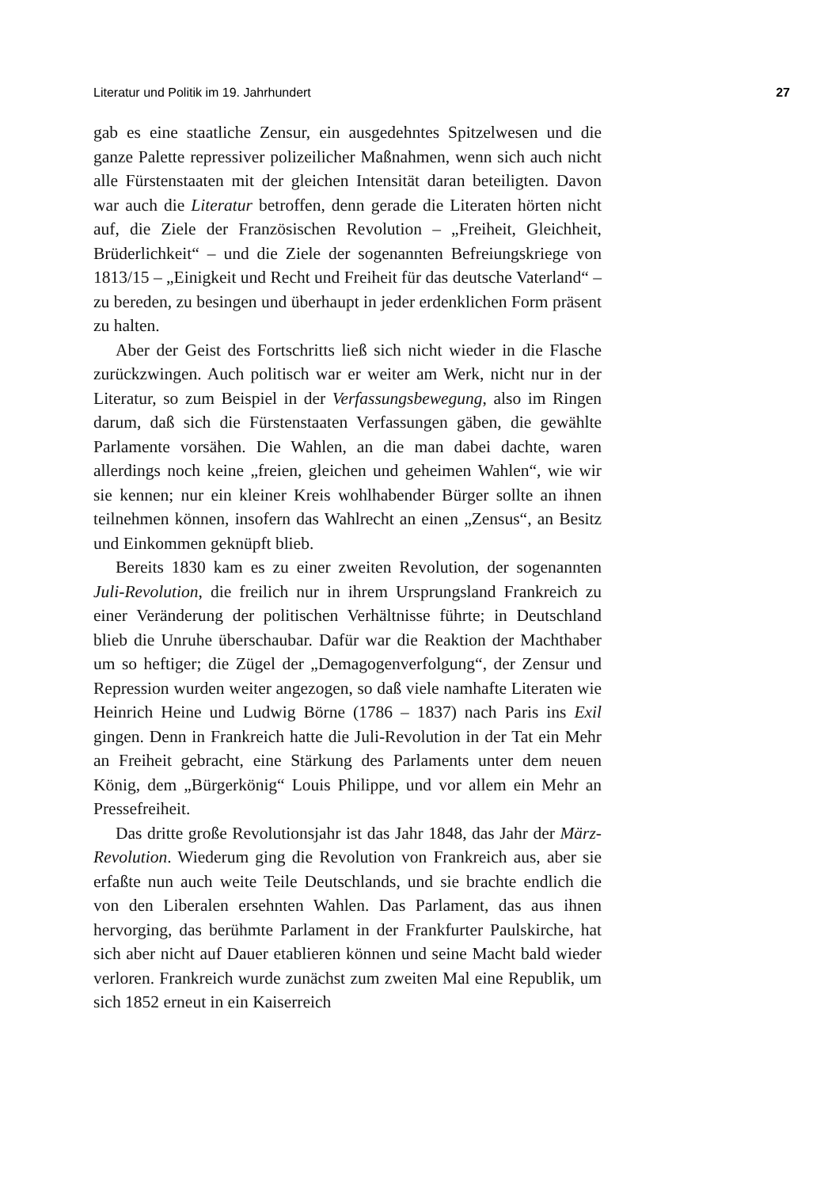Literatur und Politik im 19. Jahrhundert 27
gab es eine staatliche Zensur, ein ausgedehntes Spitzelwesen und die ganze Palette repressiver polizeilicher Maßnahmen, wenn sich auch nicht alle Fürstenstaaten mit der gleichen Intensität daran beteiligten. Davon war auch die Literatur betroffen, denn gerade die Literaten hörten nicht auf, die Ziele der Französischen Revolution – „Freiheit, Gleichheit, Brüderlichkeit“ – und die Ziele der sogenannten Befreiungskriege von 1813/15 – „Einigkeit und Recht und Freiheit für das deutsche Vaterland“ – zu bereden, zu besingen und überhaupt in jeder erdenklichen Form präsent zu halten.
Aber der Geist des Fortschritts ließ sich nicht wieder in die Flasche zurückzwingen. Auch politisch war er weiter am Werk, nicht nur in der Literatur, so zum Beispiel in der Verfassungsbewegung, also im Ringen darum, daß sich die Fürstenstaaten Verfassungen gäben, die gewählte Parlamente vorsähen. Die Wahlen, an die man dabei dachte, waren allerdings noch keine „freien, gleichen und geheimen Wahlen“, wie wir sie kennen; nur ein kleiner Kreis wohlhabender Bürger sollte an ihnen teilnehmen können, insofern das Wahlrecht an einen „Zensus“, an Besitz und Einkommen geknüpft blieb.
Bereits 1830 kam es zu einer zweiten Revolution, der sogenannten Juli-Revolution, die freilich nur in ihrem Ursprungsland Frankreich zu einer Veränderung der politischen Verhältnisse führte; in Deutschland blieb die Unruhe überschaubar. Dafür war die Reaktion der Machthaber um so heftiger; die Zügel der „Demagogenverfolgung“, der Zensur und Repression wurden weiter angezogen, so daß viele namhafte Literaten wie Heinrich Heine und Ludwig Börne (1786 – 1837) nach Paris ins Exil gingen. Denn in Frankreich hatte die Juli-Revolution in der Tat ein Mehr an Freiheit gebracht, eine Stärkung des Parlaments unter dem neuen König, dem „Bürgerkönig“ Louis Philippe, und vor allem ein Mehr an Pressefreiheit.
Das dritte große Revolutionsjahr ist das Jahr 1848, das Jahr der März-Revolution. Wiederum ging die Revolution von Frankreich aus, aber sie erfaßte nun auch weite Teile Deutschlands, und sie brachte endlich die von den Liberalen ersehnten Wahlen. Das Parlament, das aus ihnen hervorging, das berühmte Parlament in der Frankfurter Paulskirche, hat sich aber nicht auf Dauer etablieren können und seine Macht bald wieder verloren. Frankreich wurde zunächst zum zweiten Mal eine Republik, um sich 1852 erneut in ein Kaiserreich